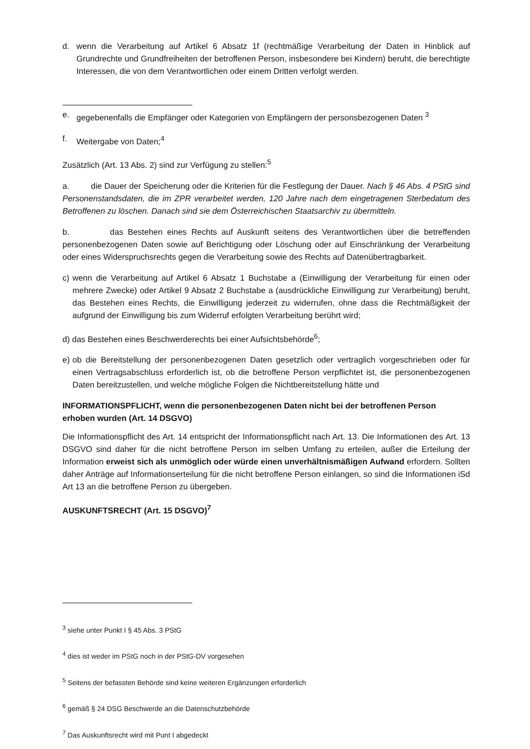d. wenn die Verarbeitung auf Artikel 6 Absatz 1f (rechtmäßige Verarbeitung der Daten in Hinblick auf Grundrechte und Grundfreiheiten der betroffenen Person, insbesondere bei Kindern) beruht, die berechtigte Interessen, die von dem Verantwortlichen oder einem Dritten verfolgt werden.
e. gegebenenfalls die Empfänger oder Kategorien von Empfängern der personsbezogenen Daten <sup>3</sup>
f. Weitergabe von Daten;<sup>4</sup>
Zusätzlich (Art. 13 Abs. 2) sind zur Verfügung zu stellen:<sup>5</sup>
a. die Dauer der Speicherung oder die Kriterien für die Festlegung der Dauer. Nach § 46 Abs. 4 PStG sind Personenstandsdaten, die im ZPR verarbeitet werden, 120 Jahre nach dem eingetragenen Sterbedatum des Betroffenen zu löschen. Danach sind sie dem Österreichischen Staatsarchiv zu übermitteln.
b. das Bestehen eines Rechts auf Auskunft seitens des Verantwortlichen über die betreffenden personenbezogenen Daten sowie auf Berichtigung oder Löschung oder auf Einschränkung der Verarbeitung oder eines Widerspruchsrechts gegen die Verarbeitung sowie des Rechts auf Datenübertragbarkeit.
c) wenn die Verarbeitung auf Artikel 6 Absatz 1 Buchstabe a (Einwilligung der Verarbeitung für einen oder mehrere Zwecke) oder Artikel 9 Absatz 2 Buchstabe a (ausdrückliche Einwilligung zur Verarbeitung) beruht, das Bestehen eines Rechts, die Einwilligung jederzeit zu widerrufen, ohne dass die Rechtmäßigkeit der aufgrund der Einwilligung bis zum Widerruf erfolgten Verarbeitung berührt wird;
d) das Bestehen eines Beschwerderechts bei einer Aufsichtsbehörde<sup>6</sup>;
e) ob die Bereitstellung der personenbezogenen Daten gesetzlich oder vertraglich vorgeschrieben oder für einen Vertragsabschluss erforderlich ist, ob die betroffene Person verpflichtet ist, die personenbezogenen Daten bereitzustellen, und welche mögliche Folgen die Nichtbereitstellung hätte und
INFORMATIONSPFLICHT, wenn die personenbezogenen Daten nicht bei der betroffenen Person erhoben wurden (Art. 14 DSGVO)
Die Informationspflicht des Art. 14 entspricht der Informationspflicht nach Art. 13. Die Informationen des Art. 13 DSGVO sind daher für die nicht betroffene Person im selben Umfang zu erteilen, außer die Erteilung der Information erweist sich als unmöglich oder würde einen unverhältnismäßigen Aufwand erfordern. Sollten daher Anträge auf Informationserteilung für die nicht betroffene Person einlangen, so sind die Informationen iSd Art 13 an die betroffene Person zu übergeben.
AUSKUNFTSRECHT (Art. 15 DSGVO)<sup>7</sup>
<sup>3</sup> siehe unter Punkt I § 45 Abs. 3 PStG
<sup>4</sup> dies ist weder im PStG noch in der PStG-DV vorgesehen
<sup>5</sup> Seitens der befassten Behörde sind keine weiteren Ergänzungen erforderlich
<sup>6</sup> gemäß § 24 DSG Beschwerde an die Datenschutzbehörde
<sup>7</sup> Das Auskunftsrecht wird mit Punt I abgedeckt